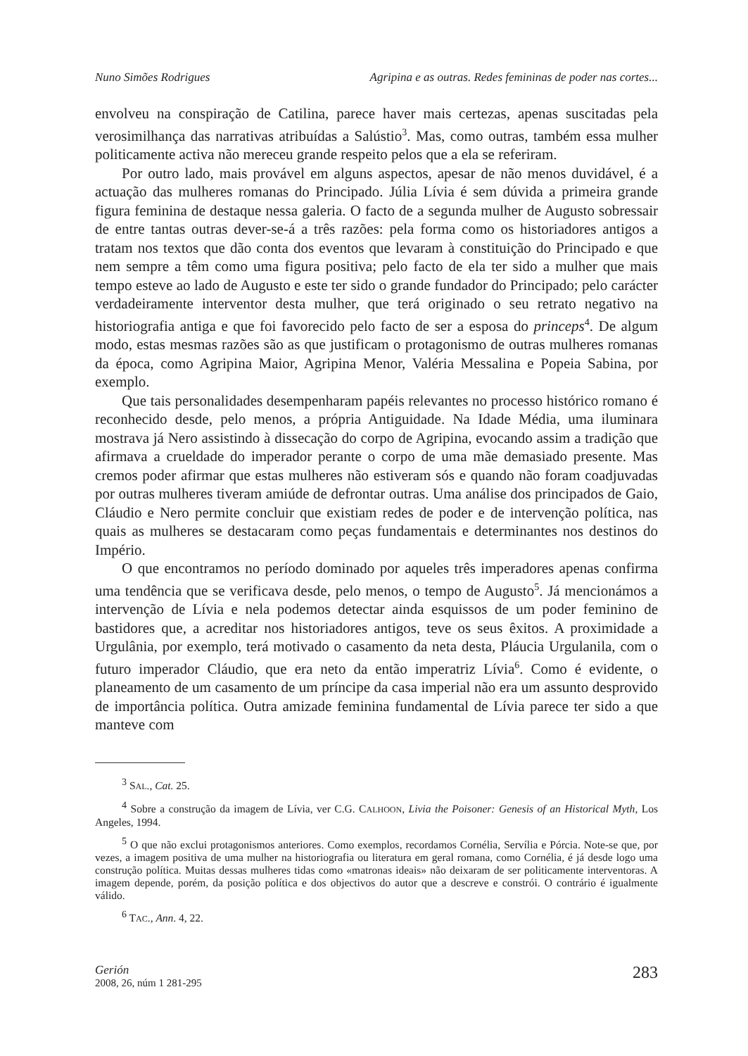Nuno Simões Rodrigues Agripina e as outras. Redes femininas de poder nas cortes...
envolveu na conspiração de Catilina, parece haver mais certezas, apenas suscitadas pela verosimilhança das narrativas atribuídas a Salústio<sup>3</sup>. Mas, como outras, também essa mulher politicamente activa não mereceu grande respeito pelos que a ela se referiram.
Por outro lado, mais provável em alguns aspectos, apesar de não menos duvidável, é a actuação das mulheres romanas do Principado. Júlia Lívia é sem dúvida a primeira grande figura feminina de destaque nessa galeria. O facto de a segunda mulher de Augusto sobressair de entre tantas outras dever-se-á a três razões: pela forma como os historiadores antigos a tratam nos textos que dão conta dos eventos que levaram à constituição do Principado e que nem sempre a têm como uma figura positiva; pelo facto de ela ter sido a mulher que mais tempo esteve ao lado de Augusto e este ter sido o grande fundador do Principado; pelo carácter verdadeiramente interventor desta mulher, que terá originado o seu retrato negativo na historiografia antiga e que foi favorecido pelo facto de ser a esposa do princeps<sup>4</sup>. De algum modo, estas mesmas razões são as que justificam o protagonismo de outras mulheres romanas da época, como Agripina Maior, Agripina Menor, Valéria Messalina e Popeia Sabina, por exemplo.
Que tais personalidades desempenharam papéis relevantes no processo histórico romano é reconhecido desde, pelo menos, a própria Antiguidade. Na Idade Média, uma iluminara mostrava já Nero assistindo à dissecação do corpo de Agripina, evocando assim a tradição que afirmava a crueldade do imperador perante o corpo de uma mãe demasiado presente. Mas cremos poder afirmar que estas mulheres não estiveram sós e quando não foram coadjuvadas por outras mulheres tiveram amiúde de defrontar outras. Uma análise dos principados de Gaio, Cláudio e Nero permite concluir que existiam redes de poder e de intervenção política, nas quais as mulheres se destacaram como peças fundamentais e determinantes nos destinos do Império.
O que encontramos no período dominado por aqueles três imperadores apenas confirma uma tendência que se verificava desde, pelo menos, o tempo de Augusto<sup>5</sup>. Já mencionámos a intervenção de Lívia e nela podemos detectar ainda esquissos de um poder feminino de bastidores que, a acreditar nos historiadores antigos, teve os seus êxitos. A proximidade a Urgulânia, por exemplo, terá motivado o casamento da neta desta, Pláucia Urgulanila, com o futuro imperador Cláudio, que era neto da então imperatriz Lívia<sup>6</sup>. Como é evidente, o planeamento de um casamento de um príncipe da casa imperial não era um assunto desprovido de importância política. Outra amizade feminina fundamental de Lívia parece ter sido a que manteve com
<sup>3</sup> SAL., Cat. 25.
<sup>4</sup> Sobre a construção da imagem de Lívia, ver C.G. CALHOON, Livia the Poisoner: Genesis of an Historical Myth, Los Angeles, 1994.
<sup>5</sup> O que não exclui protagonismos anteriores. Como exemplos, recordamos Cornélia, Servília e Pórcia. Note-se que, por vezes, a imagem positiva de uma mulher na historiografia ou literatura em geral romana, como Cornélia, é já desde logo uma construção política. Muitas dessas mulheres tidas como «matronas ideais» não deixaram de ser politicamente interventoras. A imagem depende, porém, da posição política e dos objectivos do autor que a descreve e constrói. O contrário é igualmente válido.
<sup>6</sup> TAC., Ann. 4, 22.
Gerión
2008, 26, núm 1 281-295
283